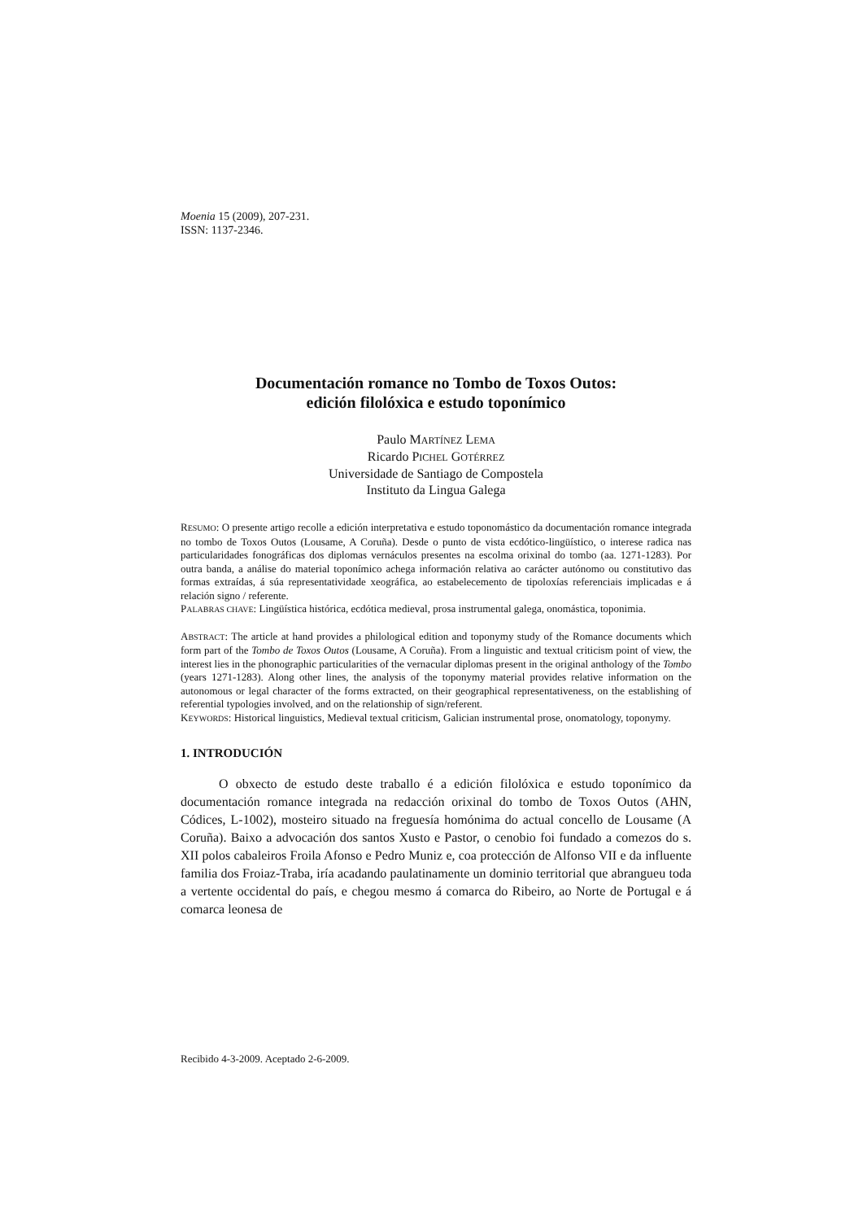Moenia 15 (2009), 207-231.
ISSN: 1137-2346.
Documentación romance no Tombo de Toxos Outos:
edición filolóxica e estudo toponímico
Paulo MARTÍNEZ LEMA
Ricardo PICHEL GOTÉRREZ
Universidade de Santiago de Compostela
Instituto da Lingua Galega
RESUMO: O presente artigo recolle a edición interpretativa e estudo toponomástico da documentación romance integrada no tombo de Toxos Outos (Lousame, A Coruña). Desde o punto de vista ecdótico-lingüístico, o interese radica nas particularidades fonográficas dos diplomas vernáculos presentes na escolma orixinal do tombo (aa. 1271-1283). Por outra banda, a análise do material toponímico achega información relativa ao carácter autónomo ou constitutivo das formas extraídas, á súa representatividade xeográfica, ao estabelecemento de tipoloxías referenciais implicadas e á relación signo / referente.
PALABRAS CHAVE: Lingüística histórica, ecdótica medieval, prosa instrumental galega, onomástica, toponimia.
ABSTRACT: The article at hand provides a philological edition and toponymy study of the Romance documents which form part of the Tombo de Toxos Outos (Lousame, A Coruña). From a linguistic and textual criticism point of view, the interest lies in the phonographic particularities of the vernacular diplomas present in the original anthology of the Tombo (years 1271-1283). Along other lines, the analysis of the toponymy material provides relative information on the autonomous or legal character of the forms extracted, on their geographical representativeness, on the establishing of referential typologies involved, and on the relationship of sign/referent.
KEYWORDS: Historical linguistics, Medieval textual criticism, Galician instrumental prose, onomatology, toponymy.
1. INTRODUCIÓN
O obxecto de estudo deste traballo é a edición filolóxica e estudo toponímico da documentación romance integrada na redacción orixinal do tombo de Toxos Outos (AHN, Códices, L-1002), mosteiro situado na freguesía homónima do actual concello de Lousame (A Coruña). Baixo a advocación dos santos Xusto e Pastor, o cenobio foi fundado a comezos do s. XII polos cabaleiros Froila Afonso e Pedro Muniz e, coa protección de Alfonso VII e da influente familia dos Froiaz-Traba, iría acadando paulatinamente un dominio territorial que abrangueu toda a vertente occidental do país, e chegou mesmo á comarca do Ribeiro, ao Norte de Portugal e á comarca leonesa de
Recibido 4-3-2009. Aceptado 2-6-2009.